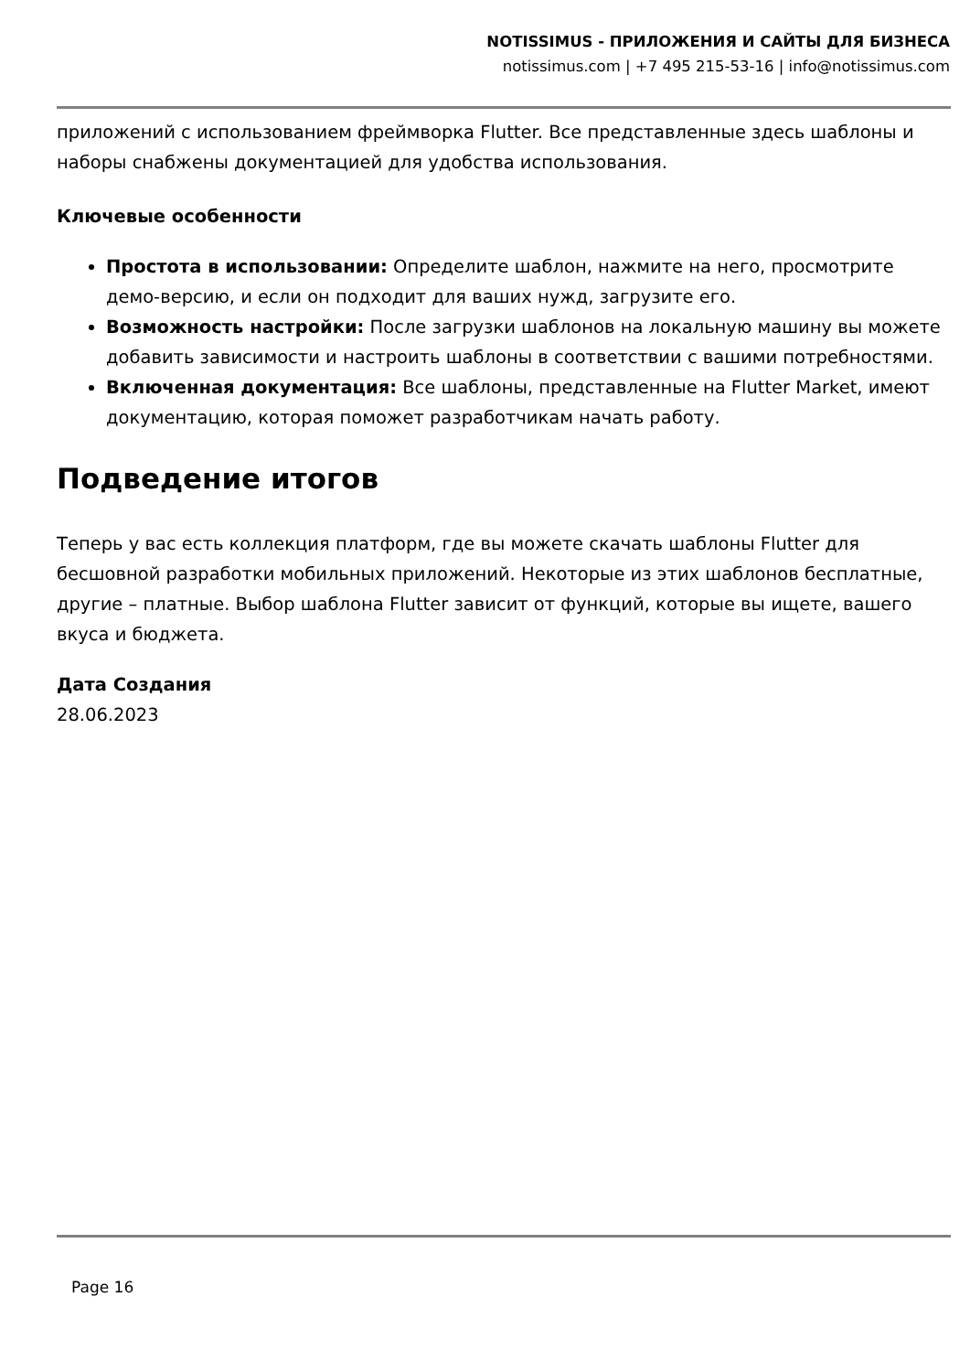NOTISSIMUS - ПРИЛОЖЕНИЯ И САЙТЫ ДЛЯ БИЗНЕСА
notissimus.com | +7 495 215-53-16 | info@notissimus.com
приложений с использованием фреймворка Flutter. Все представленные здесь шаблоны и наборы снабжены документацией для удобства использования.
Ключевые особенности
Простота в использовании: Определите шаблон, нажмите на него, просмотрите демо-версию, и если он подходит для ваших нужд, загрузите его.
Возможность настройки: После загрузки шаблонов на локальную машину вы можете добавить зависимости и настроить шаблоны в соответствии с вашими потребностями.
Включенная документация: Все шаблоны, представленные на Flutter Market, имеют документацию, которая поможет разработчикам начать работу.
Подведение итогов
Теперь у вас есть коллекция платформ, где вы можете скачать шаблоны Flutter для бесшовной разработки мобильных приложений. Некоторые из этих шаблонов бесплатные, другие – платные. Выбор шаблона Flutter зависит от функций, которые вы ищете, вашего вкуса и бюджета.
Дата Создания
28.06.2023
Page 16